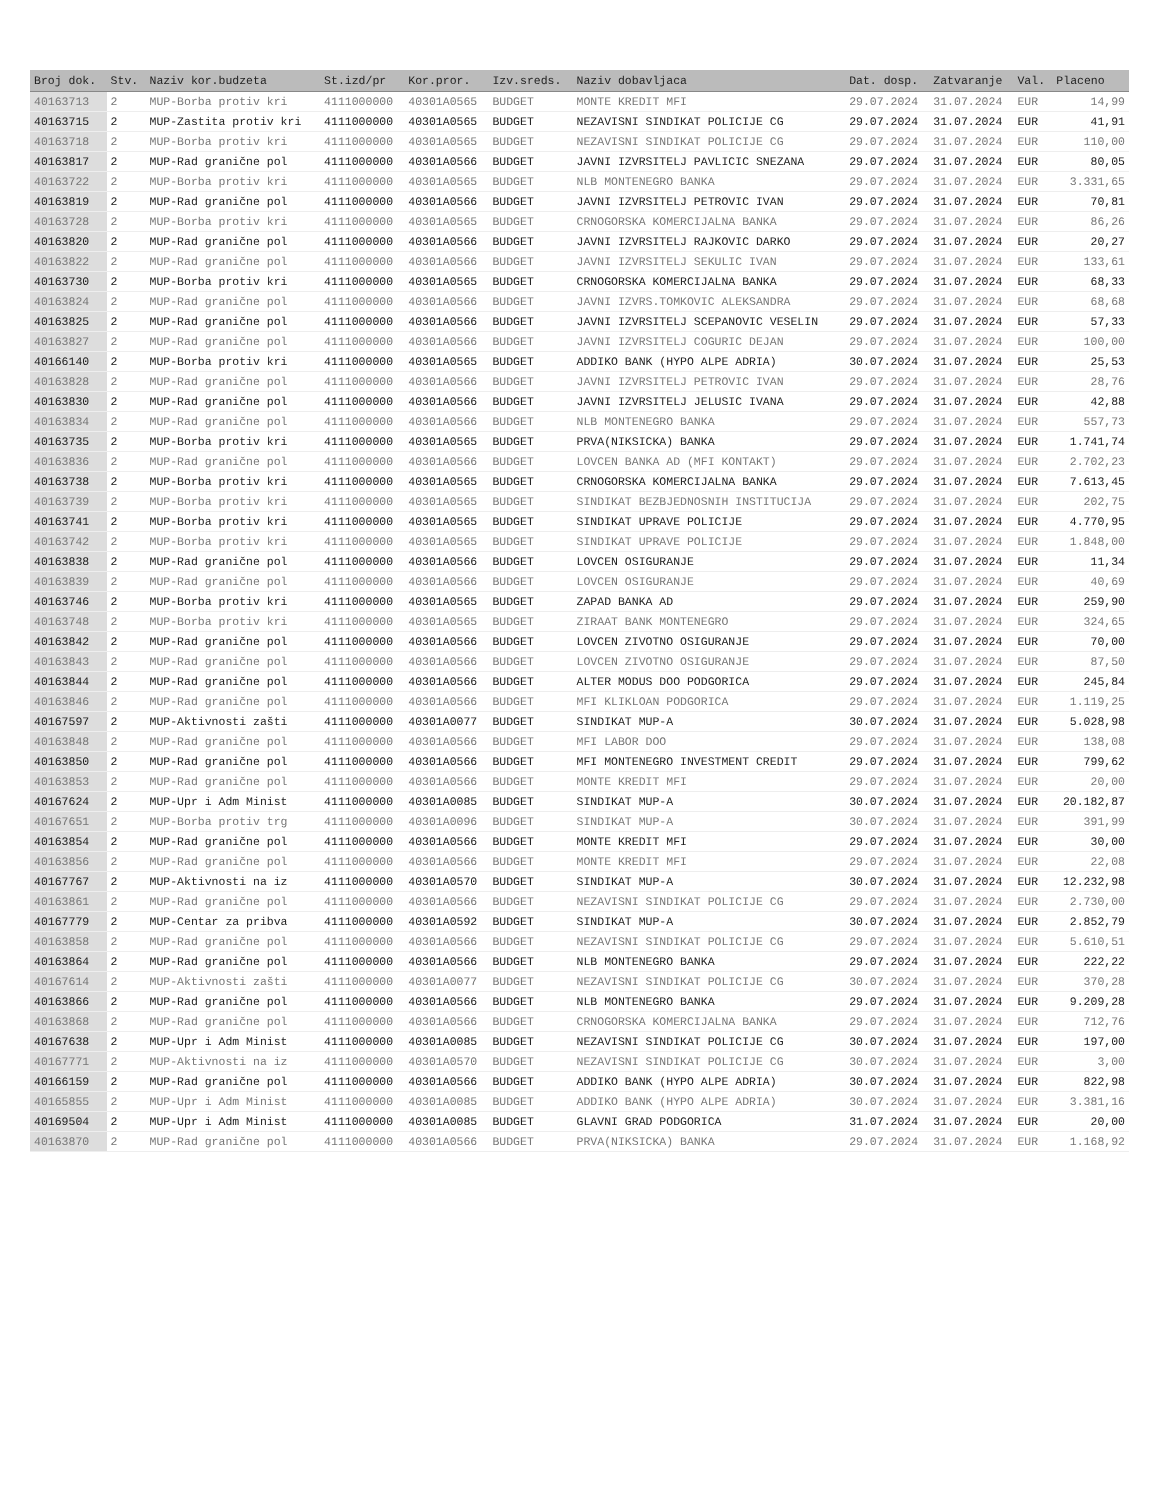| Broj dok. | Stv. | Naziv kor.budzeta | St.izd/pr | Kor.pror. | Izv.sreds. | Naziv dobavljaca | Dat. dosp. | Zatvaranje | Val. | Placeno |
| --- | --- | --- | --- | --- | --- | --- | --- | --- | --- | --- |
| 40163713 | 2 | MUP-Borba protiv kri | 4111000000 | 40301A0565 | BUDGET | MONTE KREDIT MFI | 29.07.2024 | 31.07.2024 | EUR | 14,99 |
| 40163715 | 2 | MUP-Zastita protiv kri | 4111000000 | 40301A0565 | BUDGET | NEZAVISNI SINDIKAT POLICIJE CG | 29.07.2024 | 31.07.2024 | EUR | 41,91 |
| 40163718 | 2 | MUP-Borba protiv kri | 4111000000 | 40301A0565 | BUDGET | NEZAVISNI SINDIKAT POLICIJE CG | 29.07.2024 | 31.07.2024 | EUR | 110,00 |
| 40163817 | 2 | MUP-Rad granične pol | 4111000000 | 40301A0566 | BUDGET | JAVNI IZVRSITELJ PAVLICIC SNEZANA | 29.07.2024 | 31.07.2024 | EUR | 80,05 |
| 40163722 | 2 | MUP-Borba protiv kri | 4111000000 | 40301A0565 | BUDGET | NLB MONTENEGRO BANKA | 29.07.2024 | 31.07.2024 | EUR | 3.331,65 |
| 40163819 | 2 | MUP-Rad granične pol | 4111000000 | 40301A0566 | BUDGET | JAVNI IZVRSITELJ PETROVIC IVAN | 29.07.2024 | 31.07.2024 | EUR | 70,81 |
| 40163728 | 2 | MUP-Borba protiv kri | 4111000000 | 40301A0565 | BUDGET | CRNOGORSKA KOMERCIJALNA BANKA | 29.07.2024 | 31.07.2024 | EUR | 86,26 |
| 40163820 | 2 | MUP-Rad granične pol | 4111000000 | 40301A0566 | BUDGET | JAVNI IZVRSITELJ RAJKOVIC DARKO | 29.07.2024 | 31.07.2024 | EUR | 20,27 |
| 40163822 | 2 | MUP-Rad granične pol | 4111000000 | 40301A0566 | BUDGET | JAVNI IZVRSITELJ SEKULIC IVAN | 29.07.2024 | 31.07.2024 | EUR | 133,61 |
| 40163730 | 2 | MUP-Borba protiv kri | 4111000000 | 40301A0565 | BUDGET | CRNOGORSKA KOMERCIJALNA BANKA | 29.07.2024 | 31.07.2024 | EUR | 68,33 |
| 40163824 | 2 | MUP-Rad granične pol | 4111000000 | 40301A0566 | BUDGET | JAVNI IZVRS.TOMKOVIC ALEKSANDRA | 29.07.2024 | 31.07.2024 | EUR | 68,68 |
| 40163825 | 2 | MUP-Rad granične pol | 4111000000 | 40301A0566 | BUDGET | JAVNI IZVRSITELJ SCEPANOVIC VESELIN | 29.07.2024 | 31.07.2024 | EUR | 57,33 |
| 40163827 | 2 | MUP-Rad granične pol | 4111000000 | 40301A0566 | BUDGET | JAVNI IZVRSITELJ COGURIC DEJAN | 29.07.2024 | 31.07.2024 | EUR | 100,00 |
| 40166140 | 2 | MUP-Borba protiv kri | 4111000000 | 40301A0565 | BUDGET | ADDIKO BANK (HYPO ALPE ADRIA) | 30.07.2024 | 31.07.2024 | EUR | 25,53 |
| 40163828 | 2 | MUP-Rad granične pol | 4111000000 | 40301A0566 | BUDGET | JAVNI IZVRSITELJ PETROVIC IVAN | 29.07.2024 | 31.07.2024 | EUR | 28,76 |
| 40163830 | 2 | MUP-Rad granične pol | 4111000000 | 40301A0566 | BUDGET | JAVNI IZVRSITELJ JELUSIC IVANA | 29.07.2024 | 31.07.2024 | EUR | 42,88 |
| 40163834 | 2 | MUP-Rad granične pol | 4111000000 | 40301A0566 | BUDGET | NLB MONTENEGRO BANKA | 29.07.2024 | 31.07.2024 | EUR | 557,73 |
| 40163735 | 2 | MUP-Borba protiv kri | 4111000000 | 40301A0565 | BUDGET | PRVA(NIKSICKA) BANKA | 29.07.2024 | 31.07.2024 | EUR | 1.741,74 |
| 40163836 | 2 | MUP-Rad granične pol | 4111000000 | 40301A0566 | BUDGET | LOVCEN BANKA AD (MFI KONTAKT) | 29.07.2024 | 31.07.2024 | EUR | 2.702,23 |
| 40163738 | 2 | MUP-Borba protiv kri | 4111000000 | 40301A0565 | BUDGET | CRNOGORSKA KOMERCIJALNA BANKA | 29.07.2024 | 31.07.2024 | EUR | 7.613,45 |
| 40163739 | 2 | MUP-Borba protiv kri | 4111000000 | 40301A0565 | BUDGET | SINDIKAT BEZBJEDNOSNIH INSTITUCIJA | 29.07.2024 | 31.07.2024 | EUR | 202,75 |
| 40163741 | 2 | MUP-Borba protiv kri | 4111000000 | 40301A0565 | BUDGET | SINDIKAT UPRAVE POLICIJE | 29.07.2024 | 31.07.2024 | EUR | 4.770,95 |
| 40163742 | 2 | MUP-Borba protiv kri | 4111000000 | 40301A0565 | BUDGET | SINDIKAT UPRAVE POLICIJE | 29.07.2024 | 31.07.2024 | EUR | 1.848,00 |
| 40163838 | 2 | MUP-Rad granične pol | 4111000000 | 40301A0566 | BUDGET | LOVCEN OSIGURANJE | 29.07.2024 | 31.07.2024 | EUR | 11,34 |
| 40163839 | 2 | MUP-Rad granične pol | 4111000000 | 40301A0566 | BUDGET | LOVCEN OSIGURANJE | 29.07.2024 | 31.07.2024 | EUR | 40,69 |
| 40163746 | 2 | MUP-Borba protiv kri | 4111000000 | 40301A0565 | BUDGET | ZAPAD BANKA AD | 29.07.2024 | 31.07.2024 | EUR | 259,90 |
| 40163748 | 2 | MUP-Borba protiv kri | 4111000000 | 40301A0565 | BUDGET | ZIRAAT BANK MONTENEGRO | 29.07.2024 | 31.07.2024 | EUR | 324,65 |
| 40163842 | 2 | MUP-Rad granične pol | 4111000000 | 40301A0566 | BUDGET | LOVCEN ZIVOTNO OSIGURANJE | 29.07.2024 | 31.07.2024 | EUR | 70,00 |
| 40163843 | 2 | MUP-Rad granične pol | 4111000000 | 40301A0566 | BUDGET | LOVCEN ZIVOTNO OSIGURANJE | 29.07.2024 | 31.07.2024 | EUR | 87,50 |
| 40163844 | 2 | MUP-Rad granične pol | 4111000000 | 40301A0566 | BUDGET | ALTER MODUS DOO PODGORICA | 29.07.2024 | 31.07.2024 | EUR | 245,84 |
| 40163846 | 2 | MUP-Rad granične pol | 4111000000 | 40301A0566 | BUDGET | MFI KLIKLOAN PODGORICA | 29.07.2024 | 31.07.2024 | EUR | 1.119,25 |
| 40167597 | 2 | MUP-Aktivnosti zašti | 4111000000 | 40301A0077 | BUDGET | SINDIKAT MUP-A | 30.07.2024 | 31.07.2024 | EUR | 5.028,98 |
| 40163848 | 2 | MUP-Rad granične pol | 4111000000 | 40301A0566 | BUDGET | MFI LABOR DOO | 29.07.2024 | 31.07.2024 | EUR | 138,08 |
| 40163850 | 2 | MUP-Rad granične pol | 4111000000 | 40301A0566 | BUDGET | MFI MONTENEGRO INVESTMENT CREDIT | 29.07.2024 | 31.07.2024 | EUR | 799,62 |
| 40163853 | 2 | MUP-Rad granične pol | 4111000000 | 40301A0566 | BUDGET | MONTE KREDIT MFI | 29.07.2024 | 31.07.2024 | EUR | 20,00 |
| 40167624 | 2 | MUP-Upr i Adm Minist | 4111000000 | 40301A0085 | BUDGET | SINDIKAT MUP-A | 30.07.2024 | 31.07.2024 | EUR | 20.182,87 |
| 40167651 | 2 | MUP-Borba protiv trg | 4111000000 | 40301A0096 | BUDGET | SINDIKAT MUP-A | 30.07.2024 | 31.07.2024 | EUR | 391,99 |
| 40163854 | 2 | MUP-Rad granične pol | 4111000000 | 40301A0566 | BUDGET | MONTE KREDIT MFI | 29.07.2024 | 31.07.2024 | EUR | 30,00 |
| 40163856 | 2 | MUP-Rad granične pol | 4111000000 | 40301A0566 | BUDGET | MONTE KREDIT MFI | 29.07.2024 | 31.07.2024 | EUR | 22,08 |
| 40167767 | 2 | MUP-Aktivnosti na iz | 4111000000 | 40301A0570 | BUDGET | SINDIKAT MUP-A | 30.07.2024 | 31.07.2024 | EUR | 12.232,98 |
| 40163861 | 2 | MUP-Rad granične pol | 4111000000 | 40301A0566 | BUDGET | NEZAVISNI SINDIKAT POLICIJE CG | 29.07.2024 | 31.07.2024 | EUR | 2.730,00 |
| 40167779 | 2 | MUP-Centar za pribva | 4111000000 | 40301A0592 | BUDGET | SINDIKAT MUP-A | 30.07.2024 | 31.07.2024 | EUR | 2.852,79 |
| 40163858 | 2 | MUP-Rad granične pol | 4111000000 | 40301A0566 | BUDGET | NEZAVISNI SINDIKAT POLICIJE CG | 29.07.2024 | 31.07.2024 | EUR | 5.610,51 |
| 40163864 | 2 | MUP-Rad granične pol | 4111000000 | 40301A0566 | BUDGET | NLB MONTENEGRO BANKA | 29.07.2024 | 31.07.2024 | EUR | 222,22 |
| 40167614 | 2 | MUP-Aktivnosti zašti | 4111000000 | 40301A0077 | BUDGET | NEZAVISNI SINDIKAT POLICIJE CG | 30.07.2024 | 31.07.2024 | EUR | 370,28 |
| 40163866 | 2 | MUP-Rad granične pol | 4111000000 | 40301A0566 | BUDGET | NLB MONTENEGRO BANKA | 29.07.2024 | 31.07.2024 | EUR | 9.209,28 |
| 40163868 | 2 | MUP-Rad granične pol | 4111000000 | 40301A0566 | BUDGET | CRNOGORSKA KOMERCIJALNA BANKA | 29.07.2024 | 31.07.2024 | EUR | 712,76 |
| 40167638 | 2 | MUP-Upr i Adm Minist | 4111000000 | 40301A0085 | BUDGET | NEZAVISNI SINDIKAT POLICIJE CG | 30.07.2024 | 31.07.2024 | EUR | 197,00 |
| 40167771 | 2 | MUP-Aktivnosti na iz | 4111000000 | 40301A0570 | BUDGET | NEZAVISNI SINDIKAT POLICIJE CG | 30.07.2024 | 31.07.2024 | EUR | 3,00 |
| 40166159 | 2 | MUP-Rad granične pol | 4111000000 | 40301A0566 | BUDGET | ADDIKO BANK (HYPO ALPE ADRIA) | 30.07.2024 | 31.07.2024 | EUR | 822,98 |
| 40165855 | 2 | MUP-Upr i Adm Minist | 4111000000 | 40301A0085 | BUDGET | ADDIKO BANK (HYPO ALPE ADRIA) | 30.07.2024 | 31.07.2024 | EUR | 3.381,16 |
| 40169504 | 2 | MUP-Upr i Adm Minist | 4111000000 | 40301A0085 | BUDGET | GLAVNI GRAD PODGORICA | 31.07.2024 | 31.07.2024 | EUR | 20,00 |
| 40163870 | 2 | MUP-Rad granične pol | 4111000000 | 40301A0566 | BUDGET | PRVA(NIKSICKA) BANKA | 29.07.2024 | 31.07.2024 | EUR | 1.168,92 |